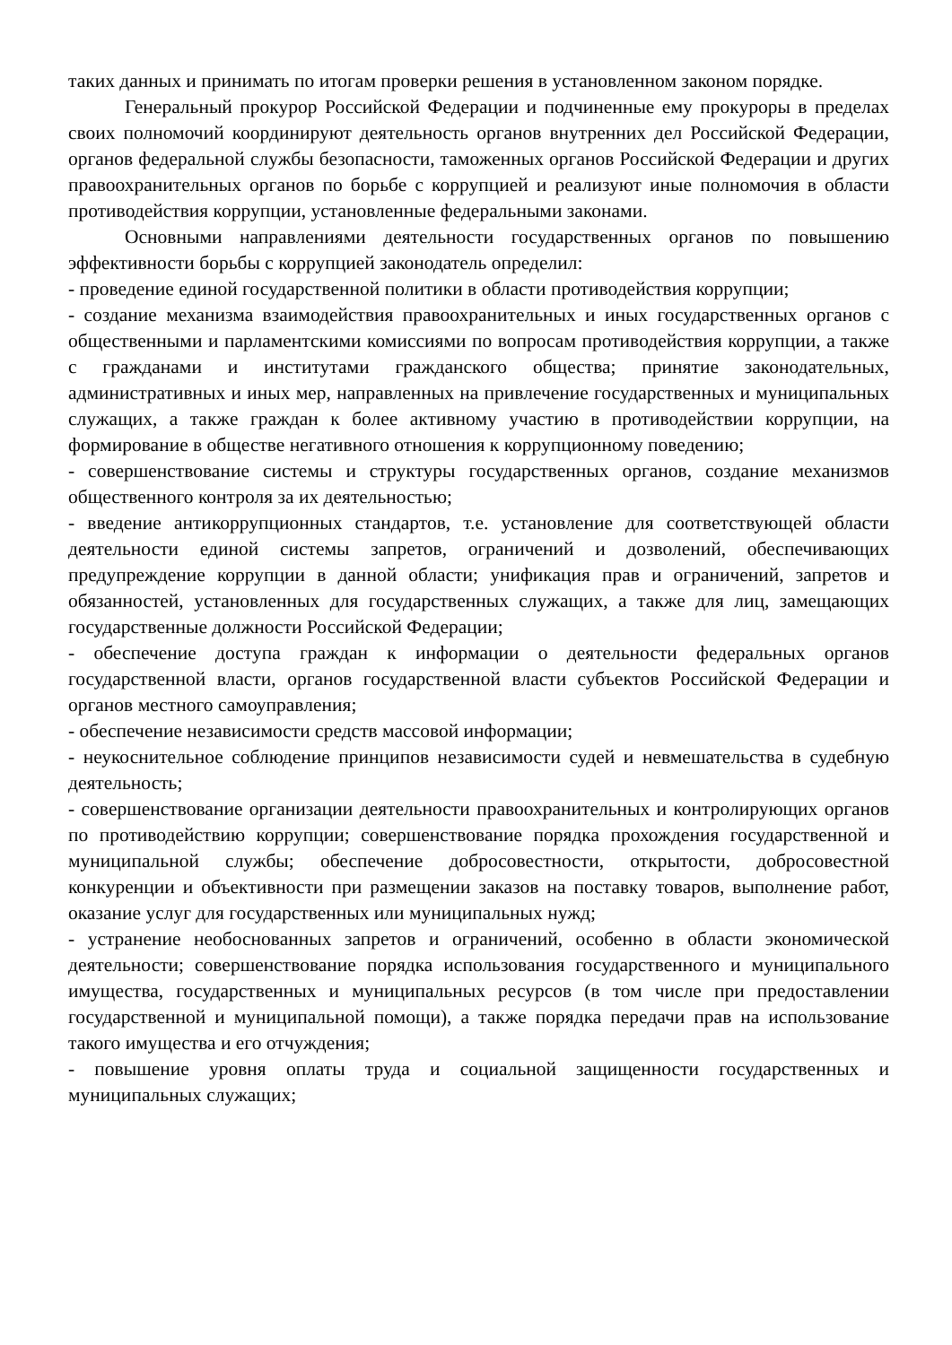таких данных и принимать по итогам проверки решения в установленном законом порядке.
Генеральный прокурор Российской Федерации и подчиненные ему прокуроры в пределах своих полномочий координируют деятельность органов внутренних дел Российской Федерации, органов федеральной службы безопасности, таможенных органов Российской Федерации и других правоохранительных органов по борьбе с коррупцией и реализуют иные полномочия в области противодействия коррупции, установленные федеральными законами.
Основными направлениями деятельности государственных органов по повышению эффективности борьбы с коррупцией законодатель определил:
- проведение единой государственной политики в области противодействия коррупции;
- создание механизма взаимодействия правоохранительных и иных государственных органов с общественными и парламентскими комиссиями по вопросам противодействия коррупции, а также с гражданами и институтами гражданского общества; принятие законодательных, административных и иных мер, направленных на привлечение государственных и муниципальных служащих, а также граждан к более активному участию в противодействии коррупции, на формирование в обществе негативного отношения к коррупционному поведению;
- совершенствование системы и структуры государственных органов, создание механизмов общественного контроля за их деятельностью;
- введение антикоррупционных стандартов, т.е. установление для соответствующей области деятельности единой системы запретов, ограничений и дозволений, обеспечивающих предупреждение коррупции в данной области; унификация прав и ограничений, запретов и обязанностей, установленных для государственных служащих, а также для лиц, замещающих государственные должности Российской Федерации;
- обеспечение доступа граждан к информации о деятельности федеральных органов государственной власти, органов государственной власти субъектов Российской Федерации и органов местного самоуправления;
- обеспечение независимости средств массовой информации;
- неукоснительное соблюдение принципов независимости судей и невмешательства в судебную деятельность;
- совершенствование организации деятельности правоохранительных и контролирующих органов по противодействию коррупции; совершенствование порядка прохождения государственной и муниципальной службы; обеспечение добросовестности, открытости, добросовестной конкуренции и объективности при размещении заказов на поставку товаров, выполнение работ, оказание услуг для государственных или муниципальных нужд;
- устранение необоснованных запретов и ограничений, особенно в области экономической деятельности; совершенствование порядка использования государственного и муниципального имущества, государственных и муниципальных ресурсов (в том числе при предоставлении государственной и муниципальной помощи), а также порядка передачи прав на использование такого имущества и его отчуждения;
- повышение уровня оплаты труда и социальной защищенности государственных и муниципальных служащих;